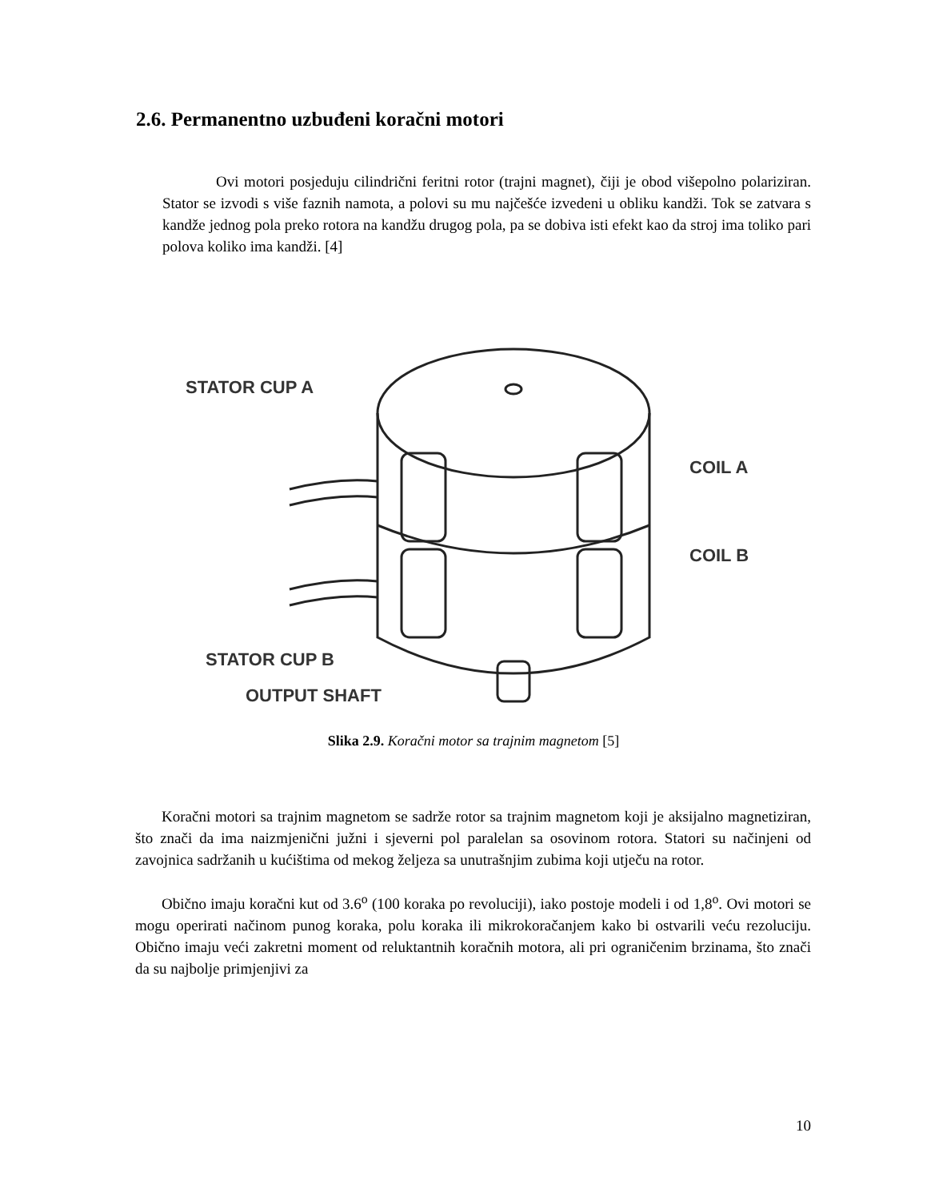2.6. Permanentno uzbuđeni koračni motori
Ovi motori posjeduju cilindrični feritni rotor (trajni magnet), čiji je obod višepolno polariziran. Stator se izvodi s više faznih namota, a polovi su mu najčešće izvedeni u obliku kandži. Tok se zatvara s kandže jednog pola preko rotora na kandžu drugog pola, pa se dobiva isti efekt kao da stroj ima toliko pari polova koliko ima kandži. [4]
STATOR CUP A
COIL A
COIL B
STATOR CUP B
OUTPUT SHAFT
Slika 2.9. Koračni motor sa trajnim magnetom [5]
Koračni motori sa trajnim magnetom se sadrže rotor sa trajnim magnetom koji je aksijalno magnetiziran, što znači da ima naizmjenični južni i sjeverni pol paralelan sa osovinom rotora. Statori su načinjeni od zavojnica sadržanih u kućištima od mekog željeza sa unutrašnjim zubima koji utječu na rotor.
Obično imaju koračni kut od 3.6<sup>o</sup> (100 koraka po revoluciji), iako postoje modeli i od 1,8<sup>o</sup>. Ovi motori se mogu operirati načinom punog koraka, polu koraka ili mikrokoračanjem kako bi ostvarili veću rezoluciju. Obično imaju veći zakretni moment od reluktantnih koračnih motora, ali pri ograničenim brzinama, što znači da su najbolje primjenjivi za
10